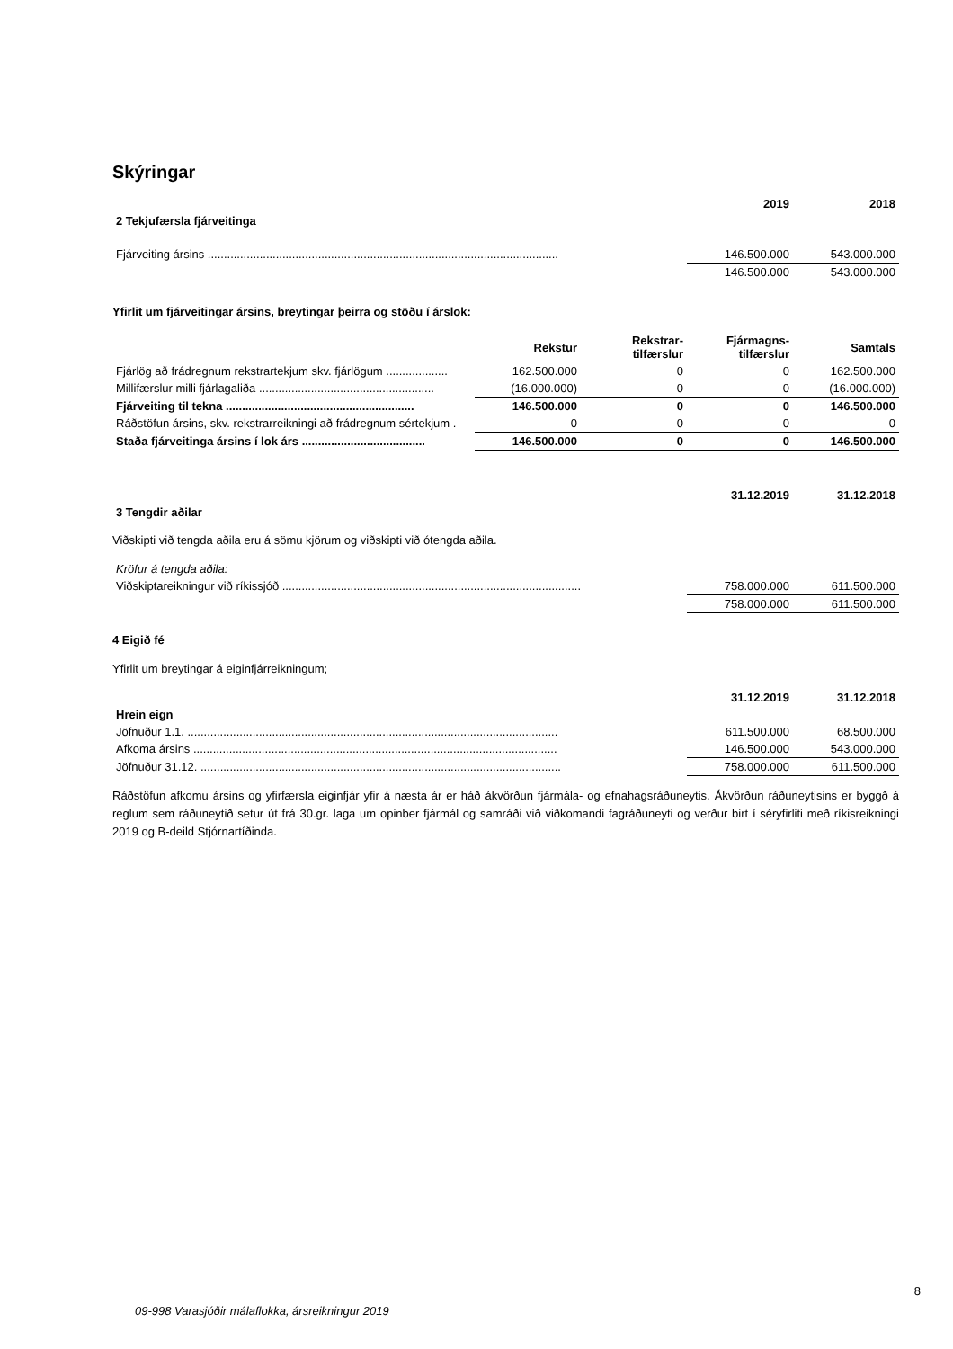Skýringar
| | 2019 | 2018 |
| 2 Tekjufærsla fjárveitinga | | |
| Fjárveiting ársins ............................................................................................................ | 146.500.000 | 543.000.000 |
| | 146.500.000 | 543.000.000 |
Yfirlit um fjárveitingar ársins, breytingar þeirra og stöðu í árslok:
| | Rekstur | Rekstrar- tilfærslur | Fjármagns- tilfærslur | Samtals |
| Fjárlög að frádregnum rekstrartekjum skv. fjárlögum ................... | 162.500.000 | 0 | 0 | 162.500.000 |
| Millifærslur milli fjárlagaliða ...................................................... | (16.000.000) | 0 | 0 | (16.000.000) |
| Fjárveiting til tekna .......................................................... | 146.500.000 | 0 | 0 | 146.500.000 |
| Ráðstöfun ársins, skv. rekstrarreikningi að frádregnum sértekjum . | 0 | 0 | 0 | 0 |
| Staða fjárveitinga ársins í lok árs ...................................... | 146.500.000 | 0 | 0 | 146.500.000 |
| | 31.12.2019 | 31.12.2018 |
| 3 Tengdir aðilar | | |
Viðskipti við tengda aðila eru á sömu kjörum og viðskipti við ótengda aðila.
| Kröfur á tengda aðila: | | |
| Viðskiptareikningur við ríkissjóð ............................................................................................ | 758.000.000 | 611.500.000 |
| | 758.000.000 | 611.500.000 |
4 Eigið fé
Yfirlit um breytingar á eiginfjárreikningum;
| | 31.12.2019 | 31.12.2018 |
| Hrein eign | | |
| Jöfnuður 1.1. .................................................................................................................. | 611.500.000 | 68.500.000 |
| Afkoma ársins ................................................................................................................ | 146.500.000 | 543.000.000 |
| Jöfnuður 31.12. ............................................................................................................... | 758.000.000 | 611.500.000 |
Ráðstöfun afkomu ársins og yfirfærsla eiginfjár yfir á næsta ár er háð ákvörðun fjármála- og efnahagsráðuneytis. Ákvörðun ráðuneytisins er byggð á reglum sem ráðuneytið setur út frá 30.gr. laga um opinber fjármál og samráði við viðkomandi fagráðuneyti og verður birt í séryfirliti með ríkisreikningi 2019 og B-deild Stjórnartíðinda.
8
09-998 Varasjóðir málaflokka, ársreikningur 2019